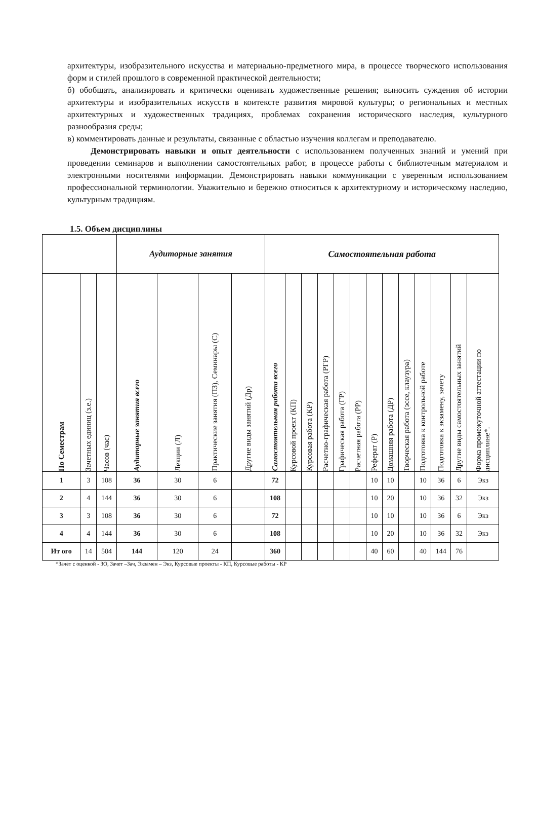архитектуры, изобразительного искусства и материально-предметного мира, в процессе творческого использования форм и стилей прошлого в современной практической деятельности;
б) обобщать, анализировать и критически оценивать художественные решения; выносить суждения об истории архитектуры и изобразительных искусств в коитексте развития мировой культуры; о региональных и местных архитектурных и художественных традициях, проблемах сохранения исторического наследия, культурного разнообразия среды;
в) комментировать данные и результаты, связанные с областью изучения коллегам и преподавателю.
Демонстрировать навыки и опыт деятельности с использованием полученных знаний и умений при проведении семинаров и выполнении самостоятельных работ, в процессе работы с библиотечным материалом и электронными носителями информации. Демонстрировать навыки коммуникации с уверенным использованием профессиональной терминологии. Уважительно и бережно относиться к архитектурному и историческому наследию, культурным традициям.
1.5. Объем дисциплины
| | | | Аудиторные занятия | | | | Самостоятельная работа | | | | | | | | | | | | |
| --- | --- | --- | --- | --- | --- | --- | --- | --- | --- | --- | --- | --- | --- | --- | --- | --- | --- | --- | --- |
| По Семестрам | Зачетных единиц (з.е.) | Часов (час) | Аудиторные занятия всего | Лекции (Л) | Практические занятия (ПЗ), Семинары (С) | Другие виды занятий (Др) | Самостоятельная работа всего | Курсовой проект (КП) | Курсовая работа (КР) | Расчетно-графическая работа (РГР) | Графическая работа (ГР) | Расчетная работа (РР) | Реферат (Р) | Домашняя работа (ДР) | Творческая работа (эссе, клаузура) | Подготовка к контрольной работе | Подготовка к экзамену, зачету | Другие виды самостоятельных занятий | Форма промежуточной аттестации по дисциплине*. |
| 1 | 3 | 108 | 36 | 30 | 6 | | 72 | | | | | | 10 | 10 | | 10 | 36 | 6 | Экз |
| 2 | 4 | 144 | 36 | 30 | 6 | | 108 | | | | | | 10 | 20 | | 10 | 36 | 32 | Экз |
| 3 | 3 | 108 | 36 | 30 | 6 | | 72 | | | | | | 10 | 10 | | 10 | 36 | 6 | Экз |
| 4 | 4 | 144 | 36 | 30 | 6 | | 108 | | | | | | 10 | 20 | | 10 | 36 | 32 | Экз |
| Ит ого | 14 | 504 | 144 | 120 | 24 | | 360 | | | | | | 40 | 60 | | 40 | 144 | 76 | |
*Зачет с оценкой - ЗО, Зачет –Зач, Экзамен – Экз, Курсовые проекты - КП, Курсовые работы - КР